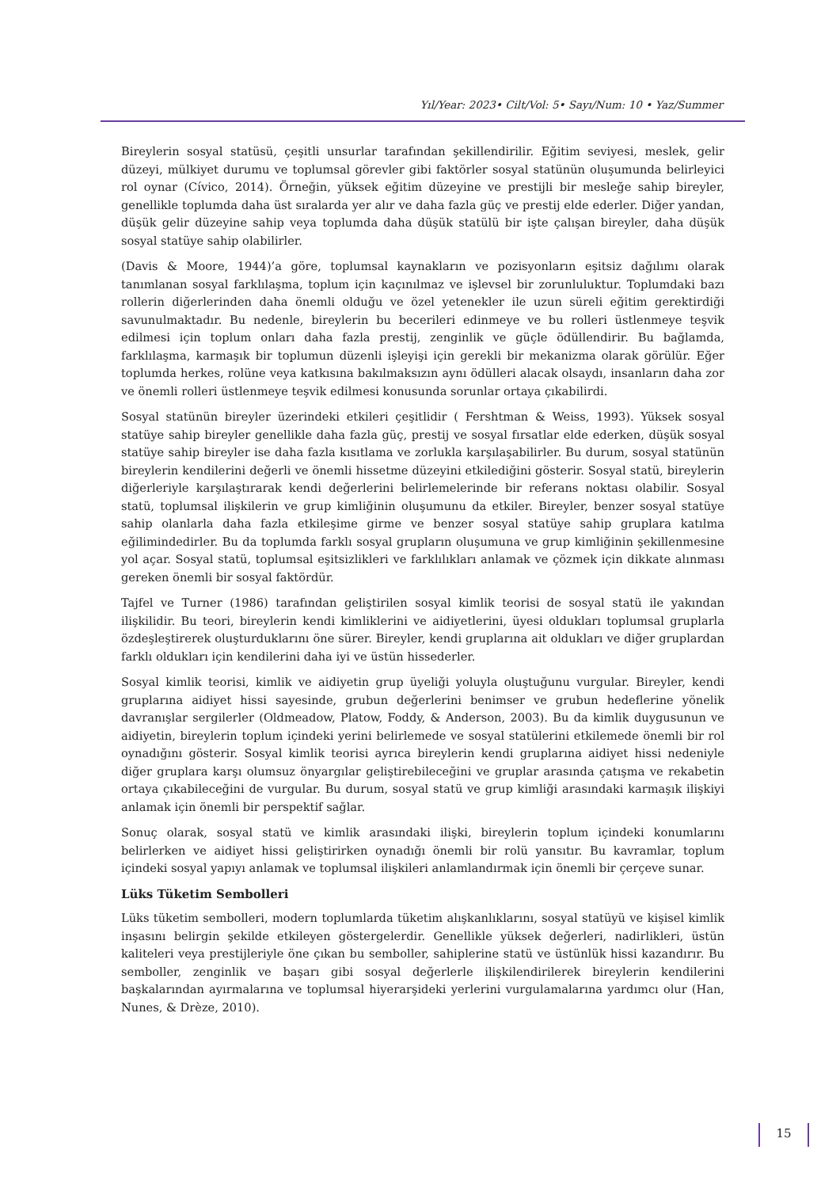Yıl/Year: 2023• Cilt/Vol: 5• Sayı/Num: 10 • Yaz/Summer
Bireylerin sosyal statüsü, çeşitli unsurlar tarafından şekillendirilir. Eğitim seviyesi, meslek, gelir düzeyi, mülkiyet durumu ve toplumsal görevler gibi faktörler sosyal statünün oluşumunda belirleyici rol oynar (Cívico, 2014). Örneğin, yüksek eğitim düzeyine ve prestijli bir mesleğe sahip bireyler, genellikle toplumda daha üst sıralarda yer alır ve daha fazla güç ve prestij elde ederler. Diğer yandan, düşük gelir düzeyine sahip veya toplumda daha düşük statülü bir işte çalışan bireyler, daha düşük sosyal statüye sahip olabilirler.
(Davis & Moore, 1944)’a göre, toplumsal kaynakların ve pozisyonların eşitsiz dağılımı olarak tanımlanan sosyal farklılaşma, toplum için kaçınılmaz ve işlevsel bir zorunluluktur. Toplumdaki bazı rollerin diğerlerinden daha önemli olduğu ve özel yetenekler ile uzun süreli eğitim gerektirdiği savunulmaktadır. Bu nedenle, bireylerin bu becerileri edinmeye ve bu rolleri üstlenmeye teşvik edilmesi için toplum onları daha fazla prestij, zenginlik ve güçle ödüllendirir. Bu bağlamda, farklılaşma, karmaşık bir toplumun düzenli işleyişi için gerekli bir mekanizma olarak görülür. Eğer toplumda herkes, rolüne veya katkısına bakılmaksızın aynı ödülleri alacak olsaydı, insanların daha zor ve önemli rolleri üstlenmeye teşvik edilmesi konusunda sorunlar ortaya çıkabilirdi.
Sosyal statünün bireyler üzerindeki etkileri çeşitlidir ( Fershtman & Weiss, 1993). Yüksek sosyal statüye sahip bireyler genellikle daha fazla güç, prestij ve sosyal fırsatlar elde ederken, düşük sosyal statüye sahip bireyler ise daha fazla kısıtlama ve zorlukla karşılaşabilirler. Bu durum, sosyal statünün bireylerin kendilerini değerli ve önemli hissetme düzeyini etkilediğini gösterir. Sosyal statü, bireylerin diğerleriyle karşılaştırarak kendi değerlerini belirlemelerinde bir referans noktası olabilir. Sosyal statü, toplumsal ilişkilerin ve grup kimliğinin oluşumunu da etkiler. Bireyler, benzer sosyal statüye sahip olanlarla daha fazla etkileşime girme ve benzer sosyal statüye sahip gruplara katılma eğilimindedirler. Bu da toplumda farklı sosyal grupların oluşumuna ve grup kimliğinin şekillenmesine yol açar. Sosyal statü, toplumsal eşitsizlikleri ve farklılıkları anlamak ve çözmek için dikkate alınması gereken önemli bir sosyal faktördür.
Tajfel ve Turner (1986) tarafından geliştirilen sosyal kimlik teorisi de sosyal statü ile yakından ilişkilidir. Bu teori, bireylerin kendi kimliklerini ve aidiyetlerini, üyesi oldukları toplumsal gruplarla özdeşleştirerek oluşturduklarını öne sürer. Bireyler, kendi gruplarına ait oldukları ve diğer gruplardan farklı oldukları için kendilerini daha iyi ve üstün hissederler.
Sosyal kimlik teorisi, kimlik ve aidiyetin grup üyeliği yoluyla oluştuğunu vurgular. Bireyler, kendi gruplarına aidiyet hissi sayesinde, grubun değerlerini benimser ve grubun hedeflerine yönelik davranışlar sergilerler (Oldmeadow, Platow, Foddy, & Anderson, 2003). Bu da kimlik duygusunun ve aidiyetin, bireylerin toplum içindeki yerini belirlemede ve sosyal statülerini etkilemede önemli bir rol oynadığını gösterir. Sosyal kimlik teorisi ayrıca bireylerin kendi gruplarına aidiyet hissi nedeniyle diğer gruplara karşı olumsuz önyargılar geliştirebileceğini ve gruplar arasında çatışma ve rekabetin ortaya çıkabileceğini de vurgular. Bu durum, sosyal statü ve grup kimliği arasındaki karmaşık ilişkiyi anlamak için önemli bir perspektif sağlar.
Sonuç olarak, sosyal statü ve kimlik arasındaki ilişki, bireylerin toplum içindeki konumlarını belirlerken ve aidiyet hissi geliştirirken oynadığı önemli bir rolü yansıtır. Bu kavramlar, toplum içindeki sosyal yapıyı anlamak ve toplumsal ilişkileri anlamlandırmak için önemli bir çerçeve sunar.
Lüks Tüketim Sembolleri
Lüks tüketim sembolleri, modern toplumlarda tüketim alışkanlıklarını, sosyal statüyü ve kişisel kimlik inşasını belirgin şekilde etkileyen göstergelerdir. Genellikle yüksek değerleri, nadirlikleri, üstün kaliteleri veya prestijleriyle öne çıkan bu semboller, sahiplerine statü ve üstünlük hissi kazandırır. Bu semboller, zenginlik ve başarı gibi sosyal değerlerle ilişkilendirilerek bireylerin kendilerini başkalarından ayırmalarına ve toplumsal hiyerarşideki yerlerini vurgulamalarına yardımcı olur (Han, Nunes, & Drèze, 2010).
15